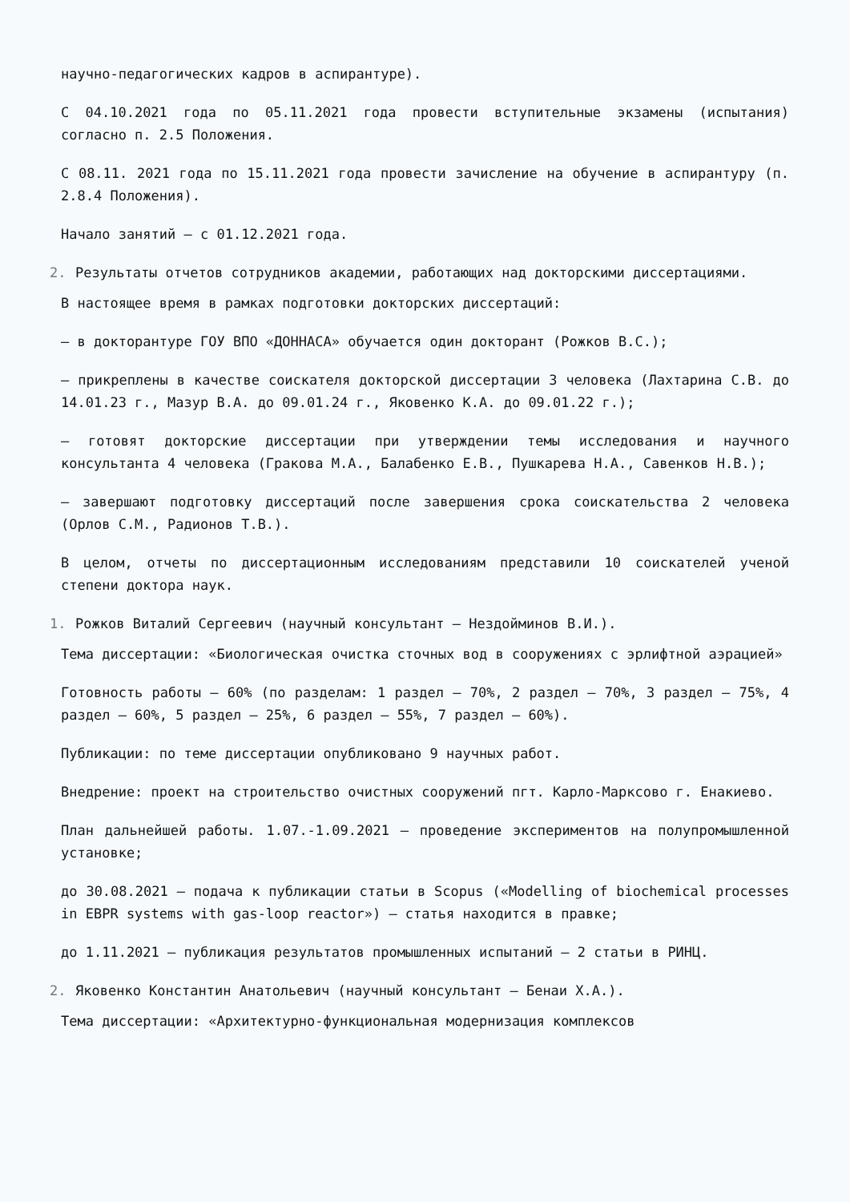научно-педагогических кадров в аспирантуре).
С 04.10.2021 года по 05.11.2021 года провести вступительные экзамены (испытания) согласно п. 2.5 Положения.
С 08.11. 2021 года по 15.11.2021 года провести зачисление на обучение в аспирантуру (п. 2.8.4 Положения).
Начало занятий – с 01.12.2021 года.
2. Результаты отчетов сотрудников академии, работающих над докторскими диссертациями.
В настоящее время в рамках подготовки докторских диссертаций:
– в докторантуре ГОУ ВПО «ДОННАСА» обучается один докторант (Рожков В.С.);
– прикреплены в качестве соискателя докторской диссертации 3 человека (Лахтарина С.В. до 14.01.23 г., Мазур В.А. до 09.01.24 г., Яковенко К.А. до 09.01.22 г.);
– готовят докторские диссертации при утверждении темы исследования и научного консультанта 4 человека (Гракова М.А., Балабенко Е.В., Пушкарева Н.А., Савенков Н.В.);
– завершают подготовку диссертаций после завершения срока соискательства 2 человека (Орлов С.М., Радионов Т.В.).
В целом, отчеты по диссертационным исследованиям представили 10 соискателей ученой степени доктора наук.
1. Рожков Виталий Сергеевич (научный консультант – Нездойминов В.И.).
Тема диссертации: «Биологическая очистка сточных вод в сооружениях с эрлифтной аэрацией»
Готовность работы – 60% (по разделам: 1 раздел – 70%, 2 раздел – 70%, 3 раздел – 75%, 4 раздел – 60%, 5 раздел – 25%, 6 раздел – 55%, 7 раздел – 60%).
Публикации: по теме диссертации опубликовано 9 научных работ.
Внедрение: проект на строительство очистных сооружений пгт. Карло-Марксово г. Енакиево.
План дальнейшей работы. 1.07.-1.09.2021 – проведение экспериментов на полупромышленной установке;
до 30.08.2021 – подача к публикации статьи в Scopus («Modelling of biochemical processes in EBPR systems with gas-loop reactor») – статья находится в правке;
до 1.11.2021 – публикация результатов промышленных испытаний – 2 статьи в РИНЦ.
2. Яковенко Константин Анатольевич (научный консультант – Бенаи Х.А.).
Тема диссертации: «Архитектурно-функциональная модернизация комплексов